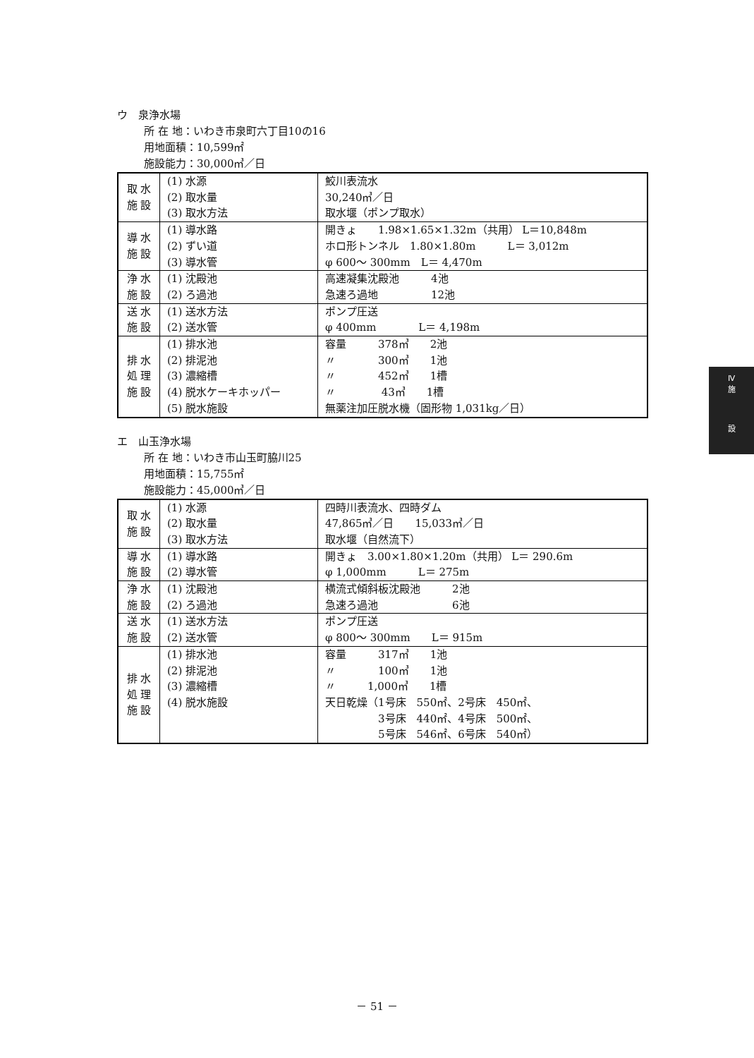ウ　泉浄水場
所 在 地：いわき市泉町六丁目10の16
用地面積：10,599㎡
施設能力：30,000㎥／日
| 取 水 施 設 | (1) 水源 (2) 取水量 (3) 取水方法 | 鮫川表流水 30,240㎥／日 取水堰（ポンプ取水） |
| 導 水 施 設 | (1) 導水路 (2) ずい道 (3) 導水管 | 開きょ 1.98×1.65×1.32m（共用） L＝10,848m ホロ形トンネル 1.80×1.80m L＝ 3,012m φ 600～ 300mm L＝ 4,470m |
| 浄 水 施 設 | (1) 沈殿池 (2) ろ過池 | 高速凝集沈殿池 4池 急速ろ過地 12池 |
| 送 水 施 設 | (1) 送水方法 (2) 送水管 | ポンプ圧送 φ 400mm L＝ 4,198m |
| 排 水 処 理 施 設 | (1) 排水池 (2) 排泥池 (3) 濃縮槽 (4) 脱水ケーキホッパー (5) 脱水施設 | 容量 378㎥ 2池 〃 300㎥ 1池 〃 452㎥ 1槽 〃 43㎥ 1槽 無薬注加圧脱水機（固形物 1,031kg／日） |
エ　山玉浄水場
所 在 地：いわき市山玉町脇川25
用地面積：15,755㎡
施設能力：45,000㎥／日
| 取 水 施 設 | (1) 水源 (2) 取水量 (3) 取水方法 | 四時川表流水、四時ダム 47,865㎥／日 15,033㎥／日 取水堰（自然流下） |
| 導 水 施 設 | (1) 導水路 (2) 導水管 | 開きょ 3.00×1.80×1.20m（共用） L＝ 290.6m φ 1,000mm L＝ 275m |
| 浄 水 施 設 | (1) 沈殿池 (2) ろ過池 | 横流式傾斜板沈殿池 2池 急速ろ過池 6池 |
| 送 水 施 設 | (1) 送水方法 (2) 送水管 | ポンプ圧送 φ 800～ 300mm L＝ 915m |
| 排 水 処 理 施 設 | (1) 排水池 (2) 排泥池 (3) 濃縮槽 (4) 脱水施設 | 容量 317㎥ 1池 〃 100㎥ 1池 〃 1,000㎥ 1槽 天日乾燥（1号床 550㎡、2号床 450㎡、 3号床 440㎡、4号床 500㎡、 5号床 546㎡、6号床 540㎡） |
Ⅳ
施
設
－ 51 －